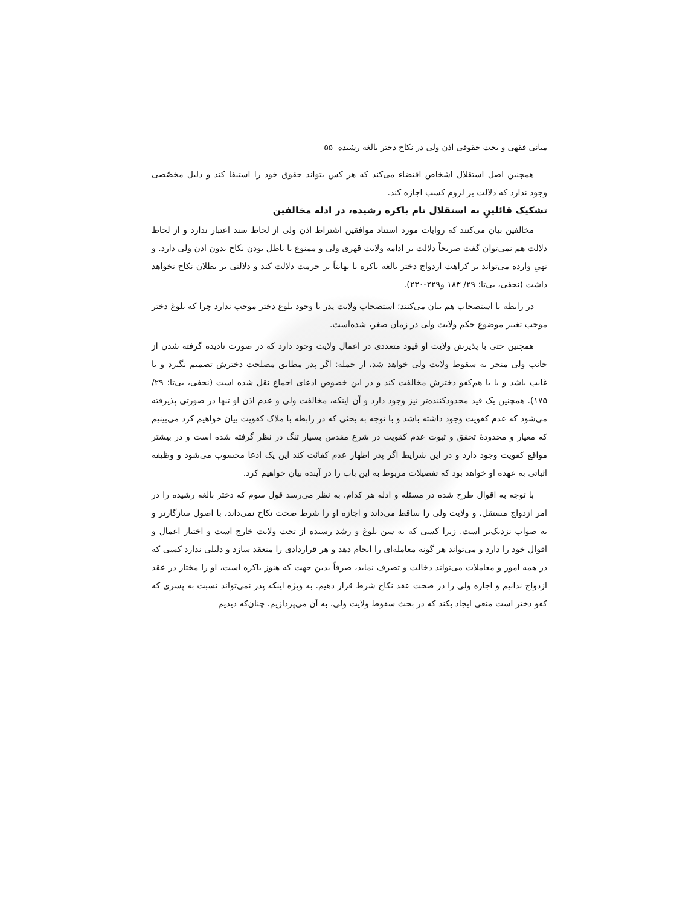مبانی فقهی و بحث حقوقی اذن ولی در نکاح دختر بالغه رشیده ۵۵
همچنین اصل استقلال اشخاص اقتضاء می‌کند که هر کس بتواند حقوق خود را استیفا کند و دلیل مخصّصی وجود ندارد که دلالت بر لزوم کسب اجازه کند.
تشکیک قائلینِ به استقلال تام باکره رشیده، در ادله مخالفین
مخالفین بیان می‌کنند که روایات مورد استناد موافقین اشتراط اذن ولی از لحاظ سند اعتبار ندارد و از لحاظ دلالت هم نمی‌توان گفت صریحاً دلالت بر ادامه ولایت قهری ولی و ممنوع یا باطل بودن نکاح بدون اذن ولی دارد. و نهیِ وارده می‌تواند بر کراهت ازدواج دختر بالغه باکره یا نهایتاً بر حرمت دلالت کند و دلالتی بر بطلان نکاح نخواهد داشت (نجفی، بی‌تا: ۲۹/ ۱۸۳ و۲۲۹-۲۳۰).
در رابطه با استصحاب هم بیان می‌کنند؛ استصحاب ولایت پدر با وجود بلوغ دختر موجب ندارد چرا که بلوغ دختر موجب تغییر موضوع حکم ولایت ولی در زمان صغر، شده‌است.
همچنین حتی با پذیرش ولایت او قیود متعددی در اعمال ولایت وجود دارد که در صورت نادیده گرفته شدن از جانب ولی منجر به سقوط ولایت ولی خواهد شد، از جمله: اگر پدر مطابق مصلحت دخترش تصمیم نگیرد و یا غایب باشد و یا با هم‌کفو دخترش مخالفت کند و در این خصوص ادعای اجماع نقل شده است (نجفی، بی‌تا: ۲۹/ ۱۷۵). همچنین یک قید محدودکننده‌تر نیز وجود دارد و آن اینکه، مخالفت ولی و عدم اذن او تنها در صورتی پذیرفته می‌شود که عدم کفویت وجود داشته باشد و با توجه به بحثی که در رابطه با ملاک کفویت بیان خواهیم کرد می‌بینیم که معیار و محدودۀ تحقق و ثبوت عدم کفویت در شرع مقدس بسیار تنگ در نظر گرفته شده است و در بیشتر مواقع کفویت وجود دارد و در این شرایط اگر پدر اظهار عدم کفائت کند این یک ادعا محسوب می‌شود و وظیفه اثباتی به عهده او خواهد بود که تفصیلات مربوط به این باب را در آینده بیان خواهیم کرد.
با توجه به اقوال طرح شده در مسئله و ادله هر کدام، به نظر می‌رسد قول سوم که دختر بالغه رشیده را در امر ازدواج مستقل، و ولایت ولی را ساقط می‌داند و اجازه او را شرط صحت نکاح نمی‌داند، با اصول سازگارتر و به صواب نزدیک‌تر است. زیرا کسی که به سن بلوغ و رشد رسیده از تحت ولایت خارج است و اختیار اعمال و اقوال خود را دارد و می‌تواند هر گونه معامله‌ای را انجام دهد و هر قراردادی را منعقد سازد و دلیلی ندارد کسی که در همه امور و معاملات می‌تواند دخالت و تصرف نماید، صرفاً بدین جهت که هنوز باکره است، او را مختار در عقد ازدواج ندانیم و اجازه ولی را در صحت عقد نکاح شرط قرار دهیم. به ویژه اینکه پدر نمی‌تواند نسبت به پسری که کفو دختر است منعی ایجاد بکند که در بحث سقوط ولایت ولی، به آن می‌پردازیم. چنان‌که دیدیم